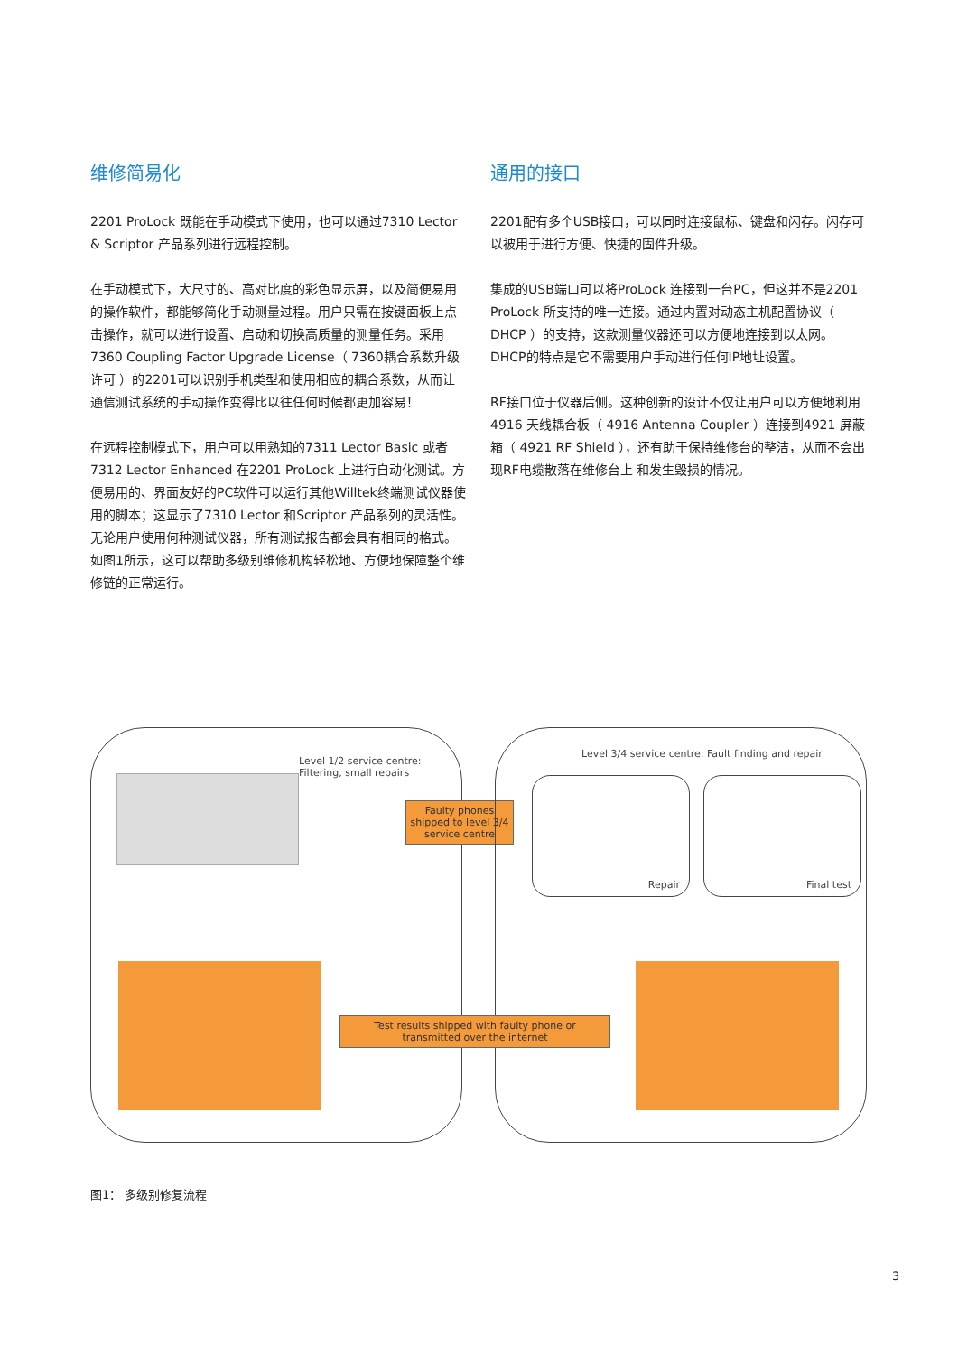维修简易化
2201 ProLock 既能在手动模式下使用，也可以通过7310 Lector & Scriptor 产品系列进行远程控制。
在手动模式下，大尺寸的、高对比度的彩色显示屏，以及简便易用的操作软件，都能够简化手动测量过程。用户只需在按键面板上点击操作，就可以进行设置、启动和切换高质量的测量任务。采用7360 Coupling Factor Upgrade License（ 7360耦合系数升级许可 ）的2201可以识别手机类型和使用相应的耦合系数，从而让通信测试系统的手动操作变得比以往任何时候都更加容易！
在远程控制模式下，用户可以用熟知的7311 Lector Basic 或者 7312 Lector Enhanced 在2201 ProLock 上进行自动化测试。方便易用的、界面友好的PC软件可以运行其他Willtek终端测试仪器使用的脚本；这显示了7310 Lector 和Scriptor 产品系列的灵活性。无论用户使用何种测试仪器，所有测试报告都会具有相同的格式。如图1所示，这可以帮助多级别维修机构轻松地、方便地保障整个维修链的正常运行。
通用的接口
2201配有多个USB接口，可以同时连接鼠标、键盘和闪存。闪存可以被用于进行方便、快捷的固件升级。
集成的USB端口可以将ProLock 连接到一台PC，但这并不是2201 ProLock 所支持的唯一连接。通过内置对动态主机配置协议（ DHCP ）的支持，这款测量仪器还可以方便地连接到以太网。DHCP的特点是它不需要用户手动进行任何IP地址设置。
RF接口位于仪器后侧。这种创新的设计不仅让用户可以方便地利用4916 天线耦合板（ 4916 Antenna Coupler ）连接到4921 屏蔽箱（ 4921 RF Shield ），还有助于保持维修台的整洁，从而不会出现RF电缆散落在维修台上 和发生毁损的情况。
Level 1/2 service centre:
Filtering, small repairs
Faulty phones shipped to level 3/4 service centre
Test results shipped with faulty phone or transmitted over the internet
Level 3/4 service centre: Fault finding and repair
Repair Final test
图1： 多级别修复流程
3